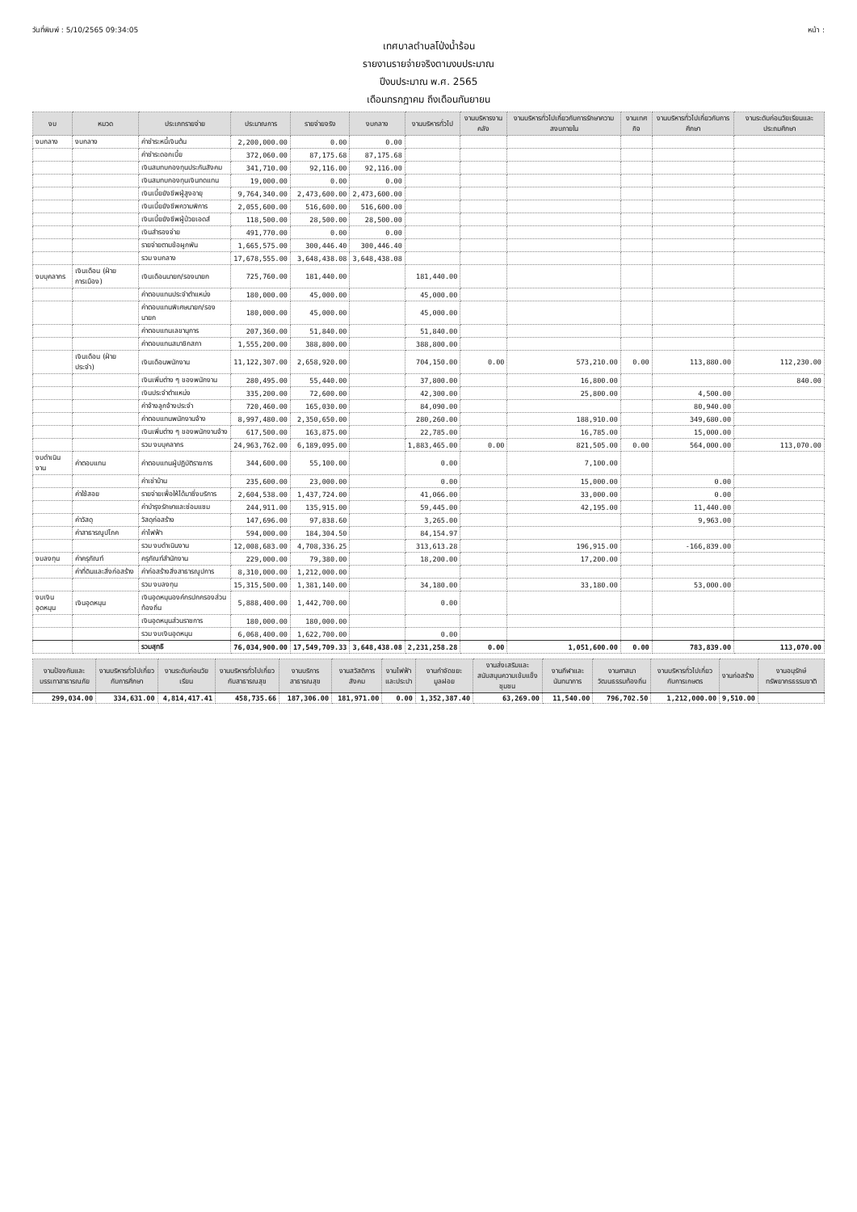วันที่พิมพ์ : 5/10/2565 09:34:05 หน้า :
เทศบาลตำบลโป่งน้ำร้อน
รายงานรายจ่ายจริงตามงบประมาณ
ปีงบประมาณ พ.ศ. 2565
เดือนกรกฎาคม ถึงเดือนกันยายน
| งบ | หมวด | ประเภทรายจ่าย | ประมาณการ | รายจ่ายจริง | งบกลาง | งานบริหารทั่วไป | งานบริหารงานคลัง | งานบริหารทั่วไปเกี่ยวกับการรักษาความสงบภายใน | งานเทศกิจ | งานบริหารทั่วไปเกี่ยวกับการศึกษา | งานระดับก่อนวัยเรียนและประถมศึกษา |
| --- | --- | --- | --- | --- | --- | --- | --- | --- | --- | --- | --- |
| งบกลาง | งบกลาง | ค่าชำระหนี้เงินต้น | 2,200,000.00 | 0.00 | 0.00 | | | | | | |
| | | ค่าชำระดอกเบี้ย | 372,060.00 | 87,175.68 | 87,175.68 | | | | | | |
| | | เงินสมทบกองทุนประกันสังคม | 341,710.00 | 92,116.00 | 92,116.00 | | | | | | |
| | | เงินสมทบกองทุนเงินทดแทน | 19,000.00 | 0.00 | 0.00 | | | | | | |
| | | เงินเบี้ยยังชีพผู้สูงอายุ | 9,764,340.00 | 2,473,600.00 | 2,473,600.00 | | | | | | |
| | | เงินเบี้ยยังชีพความพิการ | 2,055,600.00 | 516,600.00 | 516,600.00 | | | | | | |
| | | เงินเบี้ยยังชีพผู้ป่วยเอดส์ | 118,500.00 | 28,500.00 | 28,500.00 | | | | | | |
| | | เงินสำรองจ่าย | 491,770.00 | 0.00 | 0.00 | | | | | | |
| | | รายจ่ายตามข้อผูกพัน | 1,665,575.00 | 300,446.40 | 300,446.40 | | | | | | |
| | | รวม งบกลาง | 17,678,555.00 | 3,648,438.08 | 3,648,438.08 | | | | | | |
| งบบุคลากร | เงินเดือน (ฝ่ายการเมือง) | เงินเดือนนายก/รองนายก | 725,760.00 | 181,440.00 | | 181,440.00 | | | | | |
| | | ค่าตอบแทนประจำตำแหน่ง | 180,000.00 | 45,000.00 | | 45,000.00 | | | | | |
| | | ค่าตอบแทนพิเศษนายก/รองนายก | 180,000.00 | 45,000.00 | | 45,000.00 | | | | | |
| | | ค่าตอบแทนเลขานุการ | 207,360.00 | 51,840.00 | | 51,840.00 | | | | | |
| | | ค่าตอบแทนสมาชิกสภา | 1,555,200.00 | 388,800.00 | | 388,800.00 | | | | | |
| | เงินเดือน (ฝ่ายประจำ) | เงินเดือนพนักงาน | 11,122,307.00 | 2,658,920.00 | | 704,150.00 | 0.00 | 573,210.00 | 0.00 | 113,880.00 | 112,230.00 |
| | | เงินเพิ่มต่าง ๆ ของพนักงาน | 280,495.00 | 55,440.00 | | 37,800.00 | | 16,800.00 | | | 840.00 |
| | | เงินประจำตำแหน่ง | 335,200.00 | 72,600.00 | | 42,300.00 | | 25,800.00 | | 4,500.00 | |
| | | ค่าจ้างลูกจ้างประจำ | 720,460.00 | 165,030.00 | | 84,090.00 | | | | 80,940.00 | |
| | | ค่าตอบแทนพนักงานจ้าง | 8,997,480.00 | 2,350,650.00 | | 280,260.00 | | 188,910.00 | | 349,680.00 | |
| | | เงินเพิ่มต่าง ๆ ของพนักงานจ้าง | 617,500.00 | 163,875.00 | | 22,785.00 | | 16,785.00 | | 15,000.00 | |
| | | รวม งบบุคลากร | 24,963,762.00 | 6,189,095.00 | | 1,883,465.00 | 0.00 | 821,505.00 | 0.00 | 564,000.00 | 113,070.00 |
| งบดำเนินงาน | ค่าตอบแทน | ค่าตอบแทนผู้ปฏิบัติราชการ | 344,600.00 | 55,100.00 | | 0.00 | | 7,100.00 | | | |
| | | ค่าเช่าบ้าน | 235,600.00 | 23,000.00 | | 0.00 | | 15,000.00 | | 0.00 | |
| | ค่าใช้สอย | รายจ่ายเพื่อให้ได้มาซึ่งบริการ | 2,604,538.00 | 1,437,724.00 | | 41,066.00 | | 33,000.00 | | 0.00 | |
| | | ค่าบำรุงรักษาและซ่อมแซม | 244,911.00 | 135,915.00 | | 59,445.00 | | 42,195.00 | | 11,440.00 | |
| | ค่าวัสดุ | วัสดุก่อสร้าง | 147,696.00 | 97,838.60 | | 3,265.00 | | | | 9,963.00 | |
| | ค่าสาธารณูปโภค | ค่าไฟฟ้า | 594,000.00 | 184,304.50 | | 84,154.97 | | | | | |
| | | รวม งบดำเนินงาน | 12,008,683.00 | 4,708,336.25 | | 313,613.28 | | 196,915.00 | | -166,839.00 | |
| งบลงทุน | ค่าครุภัณฑ์ | ครุภัณฑ์สำนักงาน | 229,000.00 | 79,380.00 | | 18,200.00 | | 17,200.00 | | | |
| | ค่าที่ดินและสิ่งก่อสร้าง | ค่าก่อสร้างสิ่งสาธารณูปการ | 8,310,000.00 | 1,212,000.00 | | | | | | | |
| | | รวม งบลงทุน | 15,315,500.00 | 1,381,140.00 | | 34,180.00 | | 33,180.00 | | 53,000.00 | |
| งบเงินอุดหนุน | เงินอุดหนุน | เงินอุดหนุนองค์กรปกครองส่วนท้องถิ่น | 5,888,400.00 | 1,442,700.00 | | 0.00 | | | | | |
| | | เงินอุดหนุนส่วนราชการ | 180,000.00 | 180,000.00 | | | | | | | |
| | | รวม งบเงินอุดหนุน | 6,068,400.00 | 1,622,700.00 | | 0.00 | | | | | |
| | | รวมสุทธิ | 76,034,900.00 | 17,549,709.33 | 3,648,438.08 | 2,231,258.28 | 0.00 | 1,051,600.00 | 0.00 | 783,839.00 | 113,070.00 |
| งานป้องกันและบรรเทาสาธารณภัย | งานบริหารทั่วไปเกี่ยวกับการศึกษา | งานระดับก่อนวัยเรียน | งานบริหารทั่วไปเกี่ยวกับสาธารณสุข | งานบริการสาธารณสุข | งานสวัสดิการสังคม | งานไฟฟ้าและประปา | งานกำจัดขยะมูลฝอย | งานส่งเสริมและสนับสนุนความเข้มแข็งชุมชน | งานกีฬาและนันทนาการ | งานศาสนาวัฒนธรรมท้องถิ่น | งานบริหารทั่วไปเกี่ยวกับการเกษตร | งานก่อสร้าง | งานอนุรักษ์ทรัพยากรธรรมชาติ |
| --- | --- | --- | --- | --- | --- | --- | --- | --- | --- | --- | --- | --- | --- |
| 299,034.00 | 334,631.00 | 4,814,417.41 | 458,735.66 | 187,306.00 | 181,971.00 | 0.00 | 1,352,387.40 | 63,269.00 | 11,540.00 | 796,702.50 | 1,212,000.00 | 9,510.00 | |